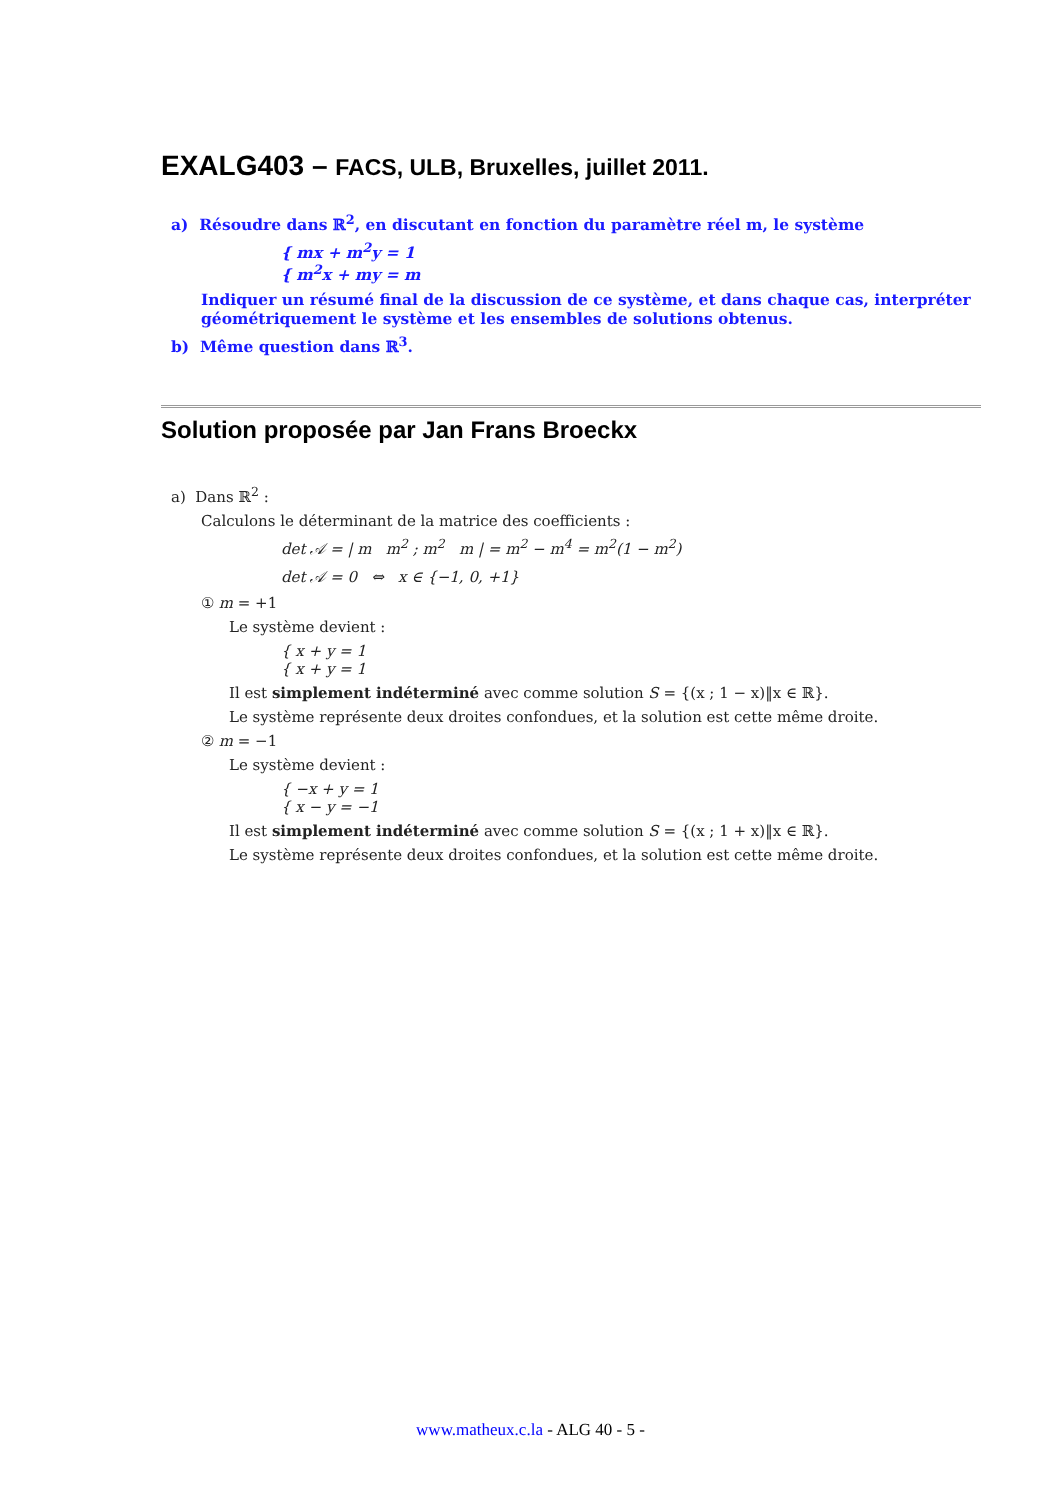EXALG403 – FACS, ULB, Bruxelles, juillet 2011.
a) Résoudre dans ℝ<sup>2</sup>, en discutant en fonction du paramètre réel m, le système
{ mx + m<sup>2</sup>y = 1
{ m<sup>2</sup>x + my = m
Indiquer un résumé final de la discussion de ce système, et dans chaque cas, interpréter géométriquement le système et les ensembles de solutions obtenus.
b) Même question dans ℝ<sup>3</sup>.
Solution proposée par Jan Frans Broeckx
a) Dans ℝ<sup>2</sup> :
Calculons le déterminant de la matrice des coefficients :
det 𝒜 = | m m<sup>2</sup> ; m<sup>2</sup> m | = m<sup>2</sup> − m<sup>4</sup> = m<sup>2</sup>(1 − m<sup>2</sup>)
det 𝒜 = 0 ⇔ x ∈ {−1, 0, +1}
① m = +1
Le système devient :
{ x + y = 1
{ x + y = 1
Il est simplement indéterminé avec comme solution S = {(x ; 1 − x)‖x ∈ ℝ}.
Le système représente deux droites confondues, et la solution est cette même droite.
② m = −1
Le système devient :
{ −x + y = 1
{ x − y = −1
Il est simplement indéterminé avec comme solution S = {(x ; 1 + x)‖x ∈ ℝ}.
Le système représente deux droites confondues, et la solution est cette même droite.
www.matheux.c.la - ALG 40 - 5 -